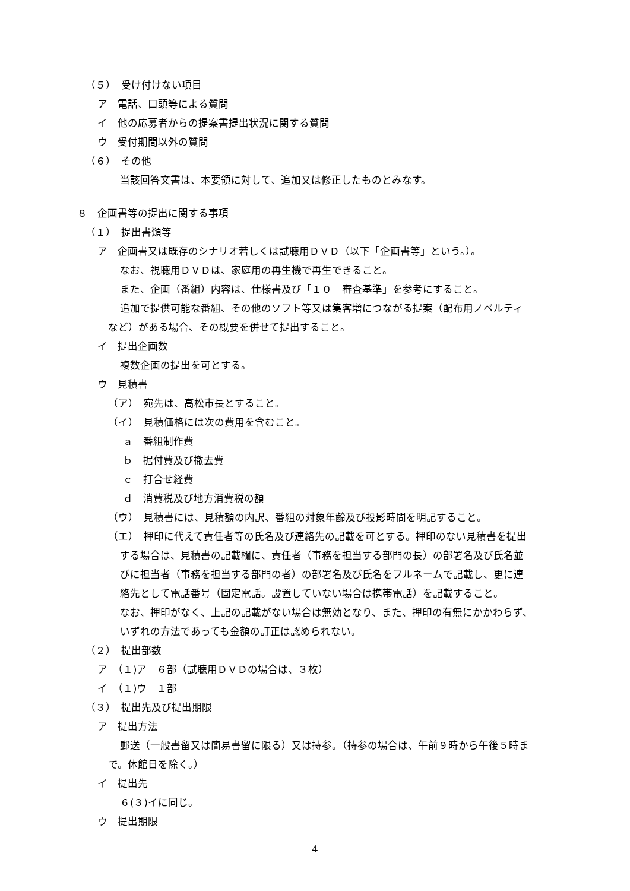（５）　受け付けない項目
ア　電話、口頭等による質問
イ　他の応募者からの提案書提出状況に関する質問
ウ　受付期間以外の質問
（６）　その他
当該回答文書は、本要領に対して、追加又は修正したものとみなす。
８　企画書等の提出に関する事項
（１）　提出書類等
ア　企画書又は既存のシナリオ若しくは試聴用ＤＶＤ（以下「企画書等」という。）。
なお、視聴用ＤＶＤは、家庭用の再生機で再生できること。
また、企画（番組）内容は、仕様書及び「１０　審査基準」を参考にすること。
追加で提供可能な番組、その他のソフト等又は集客増につながる提案（配布用ノベルティ
など）がある場合、その概要を併せて提出すること。
イ　提出企画数
複数企画の提出を可とする。
ウ　見積書
（ア）　宛先は、高松市長とすること。
（イ）　見積価格には次の費用を含むこと。
ａ　番組制作費
ｂ　据付費及び撤去費
ｃ　打合せ経費
ｄ　消費税及び地方消費税の額
（ウ）　見積書には、見積額の内訳、番組の対象年齢及び投影時間を明記すること。
（エ）　押印に代えて責任者等の氏名及び連絡先の記載を可とする。押印のない見積書を提出
する場合は、見積書の記載欄に、責任者（事務を担当する部門の長）の部署名及び氏名並
びに担当者（事務を担当する部門の者）の部署名及び氏名をフルネームで記載し、更に連
絡先として電話番号（固定電話。設置していない場合は携帯電話）を記載すること。
なお、押印がなく、上記の記載がない場合は無効となり、また、押印の有無にかかわらず、
いずれの方法であっても金額の訂正は認められない。
（２）　提出部数
ア　（１)ア　６部（試聴用ＤＶＤの場合は、３枚）
イ　（１)ウ　１部
（３）　提出先及び提出期限
ア　提出方法
郵送（一般書留又は簡易書留に限る）又は持参。（持参の場合は、午前９時から午後５時ま
で。休館日を除く。）
イ　提出先
６(３)イに同じ。
ウ　提出期限
4